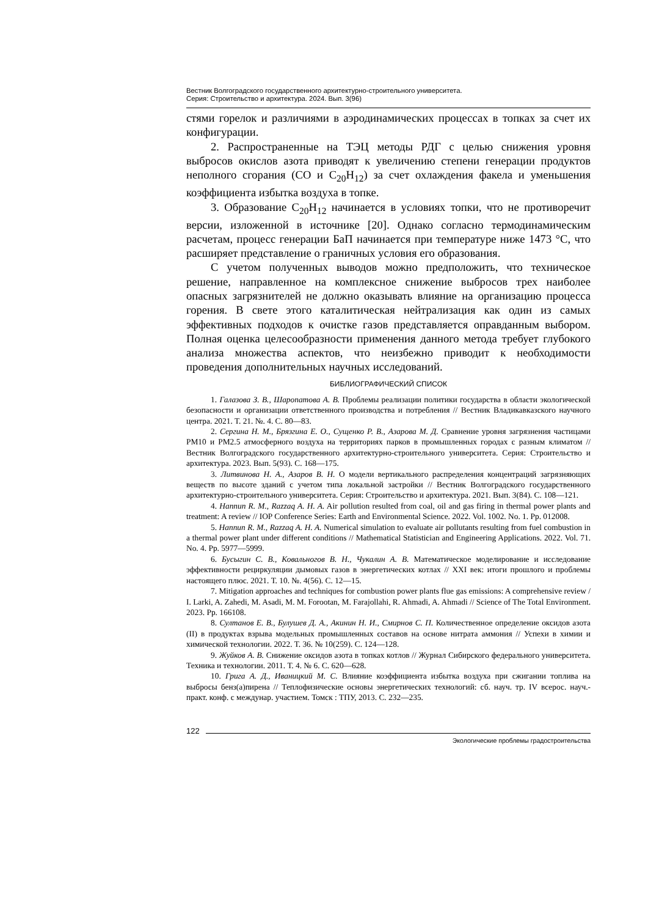Вестник Волгоградского государственного архитектурно-строительного университета.
Серия: Строительство и архитектура. 2024. Вып. 3(96)
стями горелок и различиями в аэродинамических процессах в топках за счет их конфигурации.
2. Распространенные на ТЭЦ методы РДГ с целью снижения уровня выбросов окислов азота приводят к увеличению степени генерации продуктов неполного сгорания (CO и C<sub>20</sub>H<sub>12</sub>) за счет охлаждения факела и уменьшения коэффициента избытка воздуха в топке.
3. Образование C<sub>20</sub>H<sub>12</sub> начинается в условиях топки, что не противоречит версии, изложенной в источнике [20]. Однако согласно термодинамическим расчетам, процесс генерации БаП начинается при температуре ниже 1473 °C, что расширяет представление о граничных условия его образования.
С учетом полученных выводов можно предположить, что техническое решение, направленное на комплексное снижение выбросов трех наиболее опасных загрязнителей не должно оказывать влияние на организацию процесса горения. В свете этого каталитическая нейтрализация как один из самых эффективных подходов к очистке газов представляется оправданным выбором. Полная оценка целесообразности применения данного метода требует глубокого анализа множества аспектов, что неизбежно приводит к необходимости проведения дополнительных научных исследований.
БИБЛИОГРАФИЧЕСКИЙ СПИСОК
1. Галазова З. В., Шаропатова А. В. Проблемы реализации политики государства в области экологической безопасности и организации ответственного производства и потребления // Вестник Владикавказского научного центра. 2021. Т. 21. №. 4. С. 80—83.
2. Сергина Н. М., Брязгина Е. О., Сущенко Р. В., Азарова М. Д. Сравнение уровня загрязнения частицами PM10 и PM2.5 атмосферного воздуха на территориях парков в промышленных городах с разным климатом // Вестник Волгоградского государственного архитектурно-строительного университета. Серия: Строительство и архитектура. 2023. Вып. 5(93). С. 168—175.
3. Литвинова Н. А., Азаров В. Н. О модели вертикального распределения концентраций загрязняющих веществ по высоте зданий с учетом типа локальной застройки // Вестник Волгоградского государственного архитектурно-строительного университета. Серия: Строительство и архитектура. 2021. Вып. 3(84). С. 108—121.
4. Hannun R. M., Razzaq A. H. A. Air pollution resulted from coal, oil and gas firing in thermal power plants and treatment: A review // IOP Conference Series: Earth and Environmental Science. 2022. Vol. 1002. No. 1. Pp. 012008.
5. Hannun R. M., Razzaq A. H. A. Numerical simulation to evaluate air pollutants resulting from fuel combustion in a thermal power plant under different conditions // Mathematical Statistician and Engineering Applications. 2022. Vol. 71. No. 4. Pp. 5977—5999.
6. Бусыгин С. В., Ковальногов В. Н., Чукалин А. В. Математическое моделирование и исследование эффективности рециркуляции дымовых газов в энергетических котлах // XXI век: итоги прошлого и проблемы настоящего плюс. 2021. Т. 10. №. 4(56). С. 12—15.
7. Mitigation approaches and techniques for combustion power plants flue gas emissions: A comprehensive review / I. Larki, A. Zahedi, M. Asadi, M. M. Forootan, M. Farajollahi, R. Ahmadi, A. Ahmadi // Science of The Total Environment. 2023. Pp. 166108.
8. Султанов Е. В., Булушев Д. А., Акинин Н. И., Смирнов С. П. Количественное определение оксидов азота (II) в продуктах взрыва модельных промышленных составов на основе нитрата аммония // Успехи в химии и химической технологии. 2022. Т. 36. № 10(259). С. 124—128.
9. Жуйков А. В. Снижение оксидов азота в топках котлов // Журнал Сибирского федерального университета. Техника и технологии. 2011. Т. 4. № 6. С. 620—628.
10. Грига А. Д., Иваницкий М. С. Влияние коэффициента избытка воздуха при сжигании топлива на выбросы бенз(а)пирена // Теплофизические основы энергетических технологий: сб. науч. тр. IV всерос. науч.-практ. конф. с междунар. участием. Томск : ТПУ, 2013. С. 232—235.
122
Экологические проблемы градостроительства